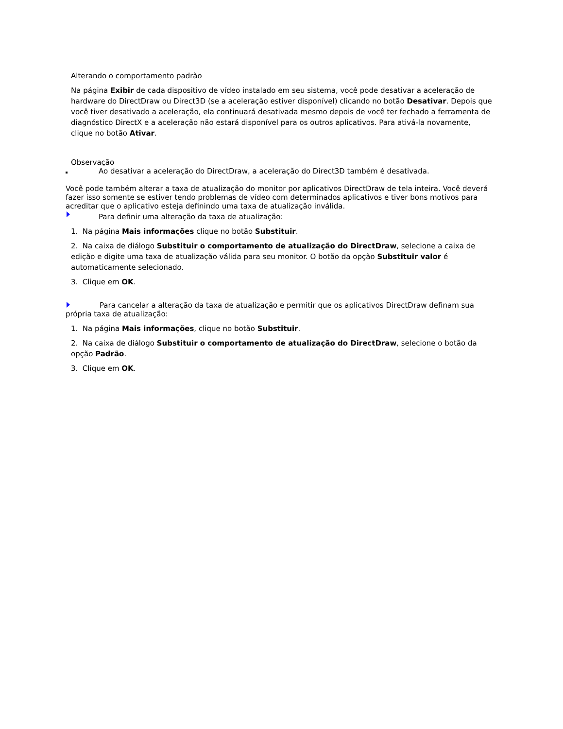Alterando o comportamento padrão
Na página Exibir de cada dispositivo de vídeo instalado em seu sistema, você pode desativar a aceleração de hardware do DirectDraw ou Direct3D (se a aceleração estiver disponível) clicando no botão Desativar. Depois que você tiver desativado a aceleração, ela continuará desativada mesmo depois de você ter fechado a ferramenta de diagnóstico DirectX e a aceleração não estará disponível para os outros aplicativos. Para ativá-la novamente, clique no botão Ativar.
Observação
Ao desativar a aceleração do DirectDraw, a aceleração do Direct3D também é desativada.
Você pode também alterar a taxa de atualização do monitor por aplicativos DirectDraw de tela inteira. Você deverá fazer isso somente se estiver tendo problemas de vídeo com determinados aplicativos e tiver bons motivos para acreditar que o aplicativo esteja definindo uma taxa de atualização inválida.
Para definir uma alteração da taxa de atualização:
1. Na página Mais informações clique no botão Substituir.
2. Na caixa de diálogo Substituir o comportamento de atualização do DirectDraw, selecione a caixa de edição e digite uma taxa de atualização válida para seu monitor. O botão da opção Substituir valor é automaticamente selecionado.
3. Clique em OK.
Para cancelar a alteração da taxa de atualização e permitir que os aplicativos DirectDraw definam sua própria taxa de atualização:
1. Na página Mais informações, clique no botão Substituir.
2. Na caixa de diálogo Substituir o comportamento de atualização do DirectDraw, selecione o botão da opção Padrão.
3. Clique em OK.